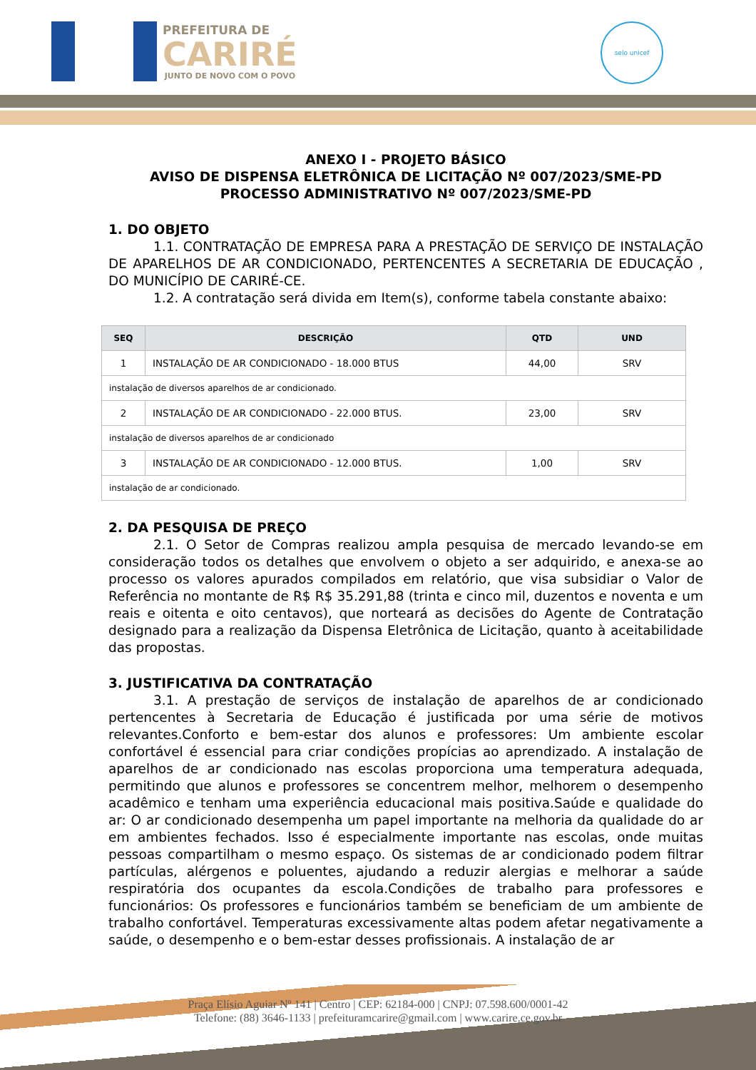PREFEITURA DE
CARIRÉ
JUNTO DE NOVO COM O POVO
selo unicef
ANEXO I - PROJETO BÁSICO
AVISO DE DISPENSA ELETRÔNICA DE LICITAÇÃO Nº 007/2023/SME-PD
PROCESSO ADMINISTRATIVO Nº 007/2023/SME-PD
1. DO OBJETO
1.1. CONTRATAÇÃO DE EMPRESA PARA A PRESTAÇÃO DE SERVIÇO DE INSTALAÇÃO DE APARELHOS DE AR CONDICIONADO, PERTENCENTES A SECRETARIA DE EDUCAÇÃO , DO MUNICÍPIO DE CARIRÉ-CE.
1.2. A contratação será divida em Item(s), conforme tabela constante abaixo:
| SEQ | DESCRIÇÃO | QTD | UND |
| --- | --- | --- | --- |
| 1 | INSTALAÇÃO DE AR CONDICIONADO - 18.000 BTUS | 44,00 | SRV |
| instalação de diversos aparelhos de ar condicionado. | | | |
| 2 | INSTALAÇÃO DE AR CONDICIONADO - 22.000 BTUS. | 23,00 | SRV |
| instalação de diversos aparelhos de ar condicionado | | | |
| 3 | INSTALAÇÃO DE AR CONDICIONADO - 12.000 BTUS. | 1,00 | SRV |
| instalação de ar condicionado. | | | |
2. DA PESQUISA DE PREÇO
2.1. O Setor de Compras realizou ampla pesquisa de mercado levando-se em consideração todos os detalhes que envolvem o objeto a ser adquirido, e anexa-se ao processo os valores apurados compilados em relatório, que visa subsidiar o Valor de Referência no montante de R$ R$ 35.291,88 (trinta e cinco mil, duzentos e noventa e um reais e oitenta e oito centavos), que norteará as decisões do Agente de Contratação designado para a realização da Dispensa Eletrônica de Licitação, quanto à aceitabilidade das propostas.
3. JUSTIFICATIVA DA CONTRATAÇÃO
3.1. A prestação de serviços de instalação de aparelhos de ar condicionado pertencentes à Secretaria de Educação é justificada por uma série de motivos relevantes.Conforto e bem-estar dos alunos e professores: Um ambiente escolar confortável é essencial para criar condições propícias ao aprendizado. A instalação de aparelhos de ar condicionado nas escolas proporciona uma temperatura adequada, permitindo que alunos e professores se concentrem melhor, melhorem o desempenho acadêmico e tenham uma experiência educacional mais positiva.Saúde e qualidade do ar: O ar condicionado desempenha um papel importante na melhoria da qualidade do ar em ambientes fechados. Isso é especialmente importante nas escolas, onde muitas pessoas compartilham o mesmo espaço. Os sistemas de ar condicionado podem filtrar partículas, alérgenos e poluentes, ajudando a reduzir alergias e melhorar a saúde respiratória dos ocupantes da escola.Condições de trabalho para professores e funcionários: Os professores e funcionários também se beneficiam de um ambiente de trabalho confortável. Temperaturas excessivamente altas podem afetar negativamente a saúde, o desempenho e o bem-estar desses profissionais. A instalação de ar
Praça Elísio Aguiar Nº 141 | Centro | CEP: 62184-000 | CNPJ: 07.598.600/0001-42
Telefone: (88) 3646-1133 | prefeituramcarire@gmail.com | www.carire.ce.gov.br